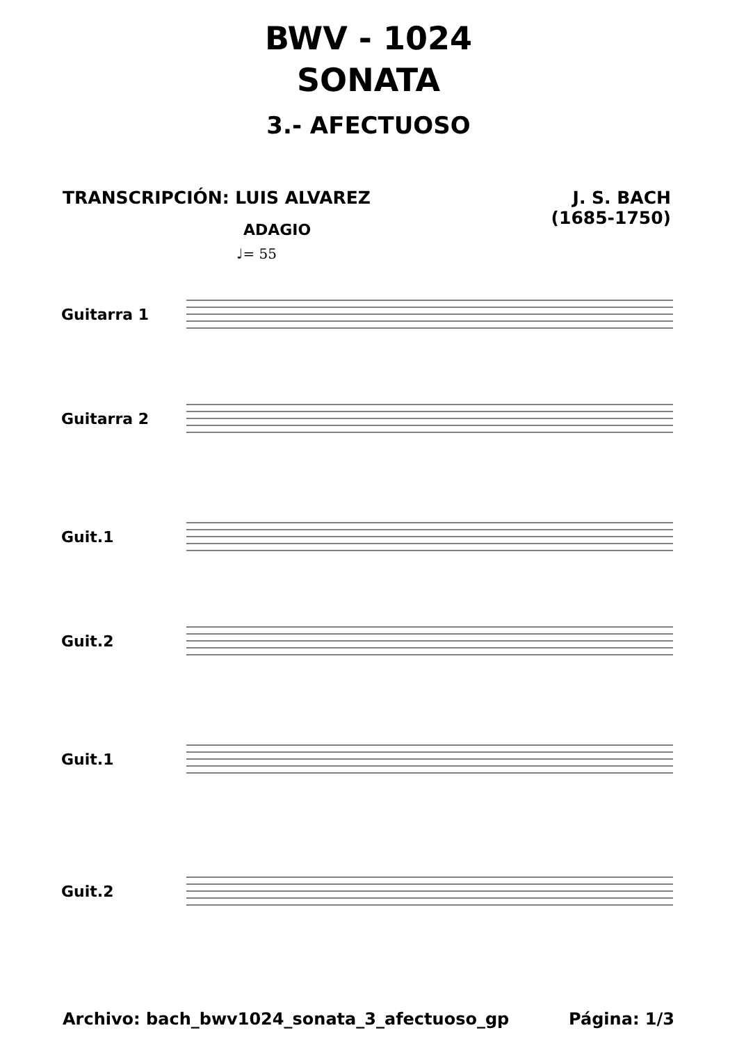BWV - 1024
SONATA
3.- AFECTUOSO
TRANSCRIPCIÓN: LUIS ALVAREZ J. S. BACH
(1685-1750)
ADAGIO
♩= 55
Guitarra 1
Guitarra 2
Guit.1
Guit.2
Guit.1
Guit.2
Archivo: bach_bwv1024_sonata_3_afectuoso_gp
Página: 1/3